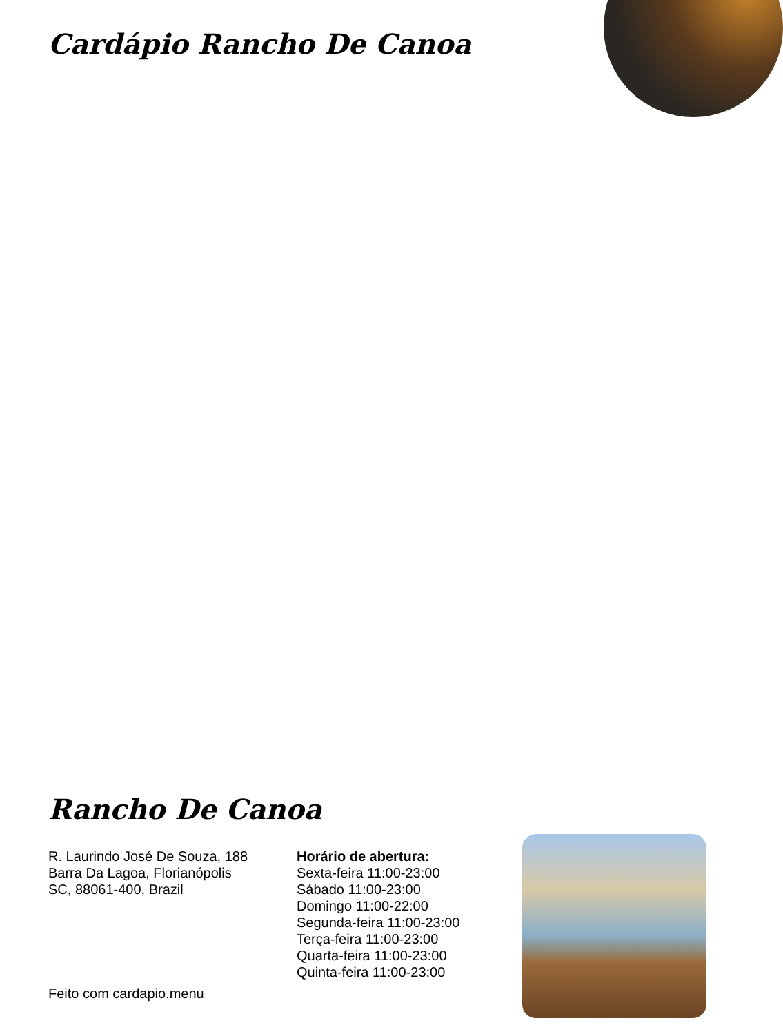Cardápio Rancho De Canoa
Rancho De Canoa
R. Laurindo José De Souza, 188
Barra Da Lagoa, Florianópolis
SC, 88061-400, Brazil
Horário de abertura:
Sexta-feira 11:00-23:00
Sábado 11:00-23:00
Domingo 11:00-22:00
Segunda-feira 11:00-23:00
Terça-feira 11:00-23:00
Quarta-feira 11:00-23:00
Quinta-feira 11:00-23:00
Feito com cardapio.menu